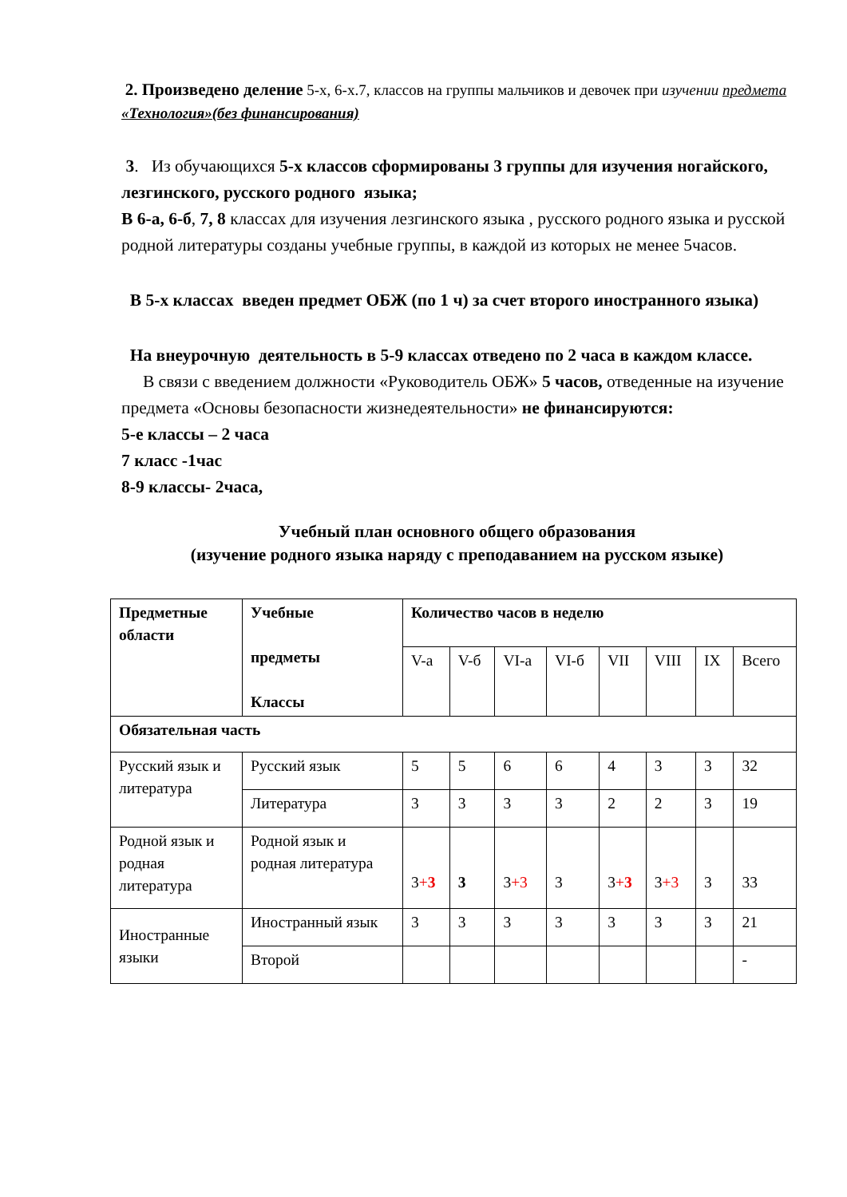2. Произведено деление 5-х, 6-х.7, классов на группы мальчиков и девочек при изучении предмета «Технология»(без финансирования)
3. Из обучающихся 5-х классов сформированы 3 группы для изучения ногайского, лезгинского, русского родного языка;
В 6-а, 6-б, 7, 8 классах для изучения лезгинского языка , русского родного языка и русской родной литературы созданы учебные группы, в каждой из которых не менее 5часов.
В 5-х классах введен предмет ОБЖ (по 1 ч) за счет второго иностранного языка)
На внеурочную деятельность в 5-9 классах отведено по 2 часа в каждом классе.
В связи с введением должности «Руководитель ОБЖ» 5 часов, отведенные на изучение предмета «Основы безопасности жизнедеятельности» не финансируются:
5-е классы – 2 часа
7 класс -1час
8-9 классы- 2часа,
Учебный план основного общего образования
(изучение родного языка наряду с преподаванием на русском языке)
| Предметные области | Учебные предметы Классы | Количество часов в неделю | | | | | | | |
| --- | --- | --- | --- | --- | --- | --- | --- | --- | --- |
| | | V-а | V-б | VI-а | VI-б | VII | VIII | IX | Всего |
| Обязательная часть | | | | | | | | | |
| Русский язык и литература | Русский язык | 5 | 5 | 6 | 6 | 4 | 3 | 3 | 32 |
| | Литература | 3 | 3 | 3 | 3 | 2 | 2 | 3 | 19 |
| Родной язык и родная литература | Родной язык и родная литература | 3 + 3 | 3 | 3 +3 | 3 | 3 + 3 | 3 +3 | 3 | 33 |
| Иностранные языки | Иностранный язык | 3 | 3 | 3 | 3 | 3 | 3 | 3 | 21 |
| | Второй | | | | | | | | - |